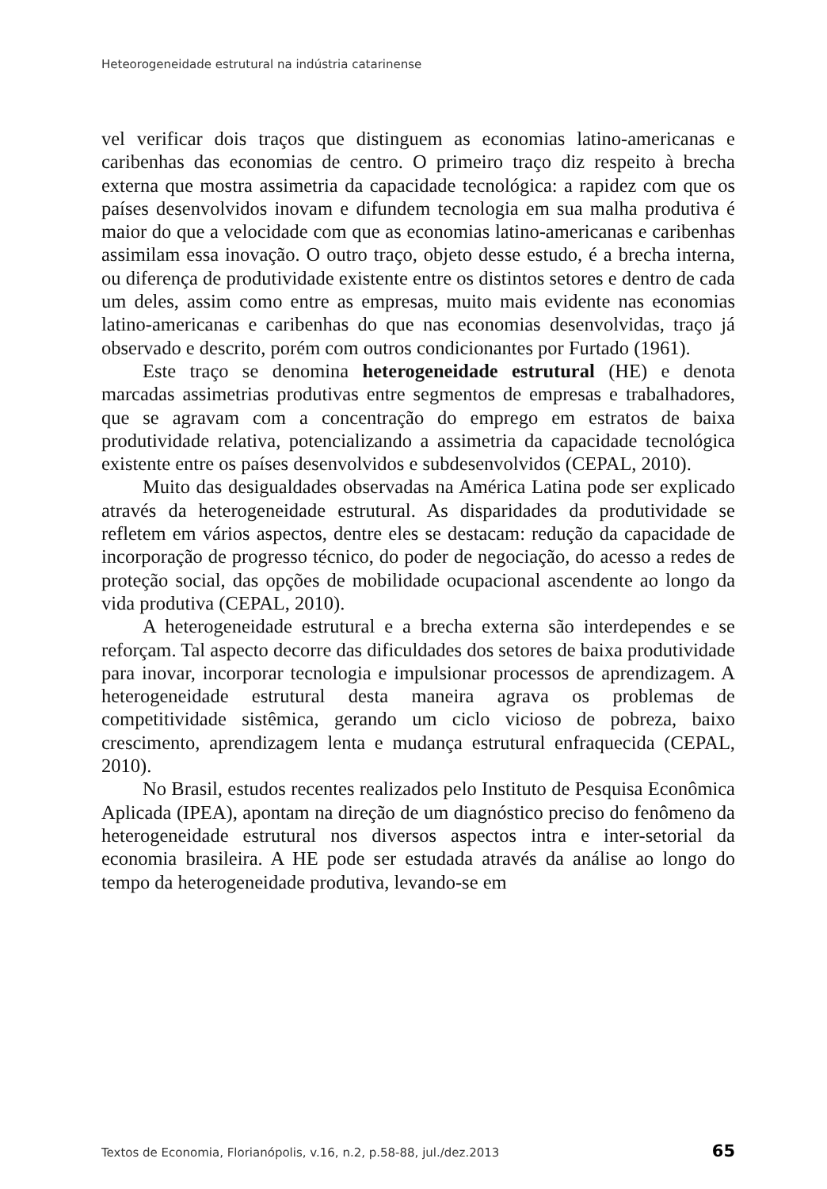Heteorogeneidade estrutural na indústria catarinense
vel verificar dois traços que distinguem as economias latino-americanas e caribenhas das economias de centro. O primeiro traço diz respeito à brecha externa que mostra assimetria da capacidade tecnológica: a rapidez com que os países desenvolvidos inovam e difundem tecnologia em sua malha produtiva é maior do que a velocidade com que as economias latino-americanas e caribenhas assimilam essa inovação. O outro traço, objeto desse estudo, é a brecha interna, ou diferença de produtividade existente entre os distintos setores e dentro de cada um deles, assim como entre as empresas, muito mais evidente nas economias latino-americanas e caribenhas do que nas economias desenvolvidas, traço já observado e descrito, porém com outros condicionantes por Furtado (1961).
Este traço se denomina heterogeneidade estrutural (HE) e denota marcadas assimetrias produtivas entre segmentos de empresas e trabalhadores, que se agravam com a concentração do emprego em estratos de baixa produtividade relativa, potencializando a assimetria da capacidade tecnológica existente entre os países desenvolvidos e subdesenvolvidos (CEPAL, 2010).
Muito das desigualdades observadas na América Latina pode ser explicado através da heterogeneidade estrutural. As disparidades da produtividade se refletem em vários aspectos, dentre eles se destacam: redução da capacidade de incorporação de progresso técnico, do poder de negociação, do acesso a redes de proteção social, das opções de mobilidade ocupacional ascendente ao longo da vida produtiva (CEPAL, 2010).
A heterogeneidade estrutural e a brecha externa são interdependes e se reforçam. Tal aspecto decorre das dificuldades dos setores de baixa produtividade para inovar, incorporar tecnologia e impulsionar processos de aprendizagem. A heterogeneidade estrutural desta maneira agrava os problemas de competitividade sistêmica, gerando um ciclo vicioso de pobreza, baixo crescimento, aprendizagem lenta e mudança estrutural enfraquecida (CEPAL, 2010).
No Brasil, estudos recentes realizados pelo Instituto de Pesquisa Econômica Aplicada (IPEA), apontam na direção de um diagnóstico preciso do fenômeno da heterogeneidade estrutural nos diversos aspectos intra e inter-setorial da economia brasileira. A HE pode ser estudada através da análise ao longo do tempo da heterogeneidade produtiva, levando-se em
Textos de Economia, Florianópolis, v.16, n.2, p.58-88, jul./dez.2013 65